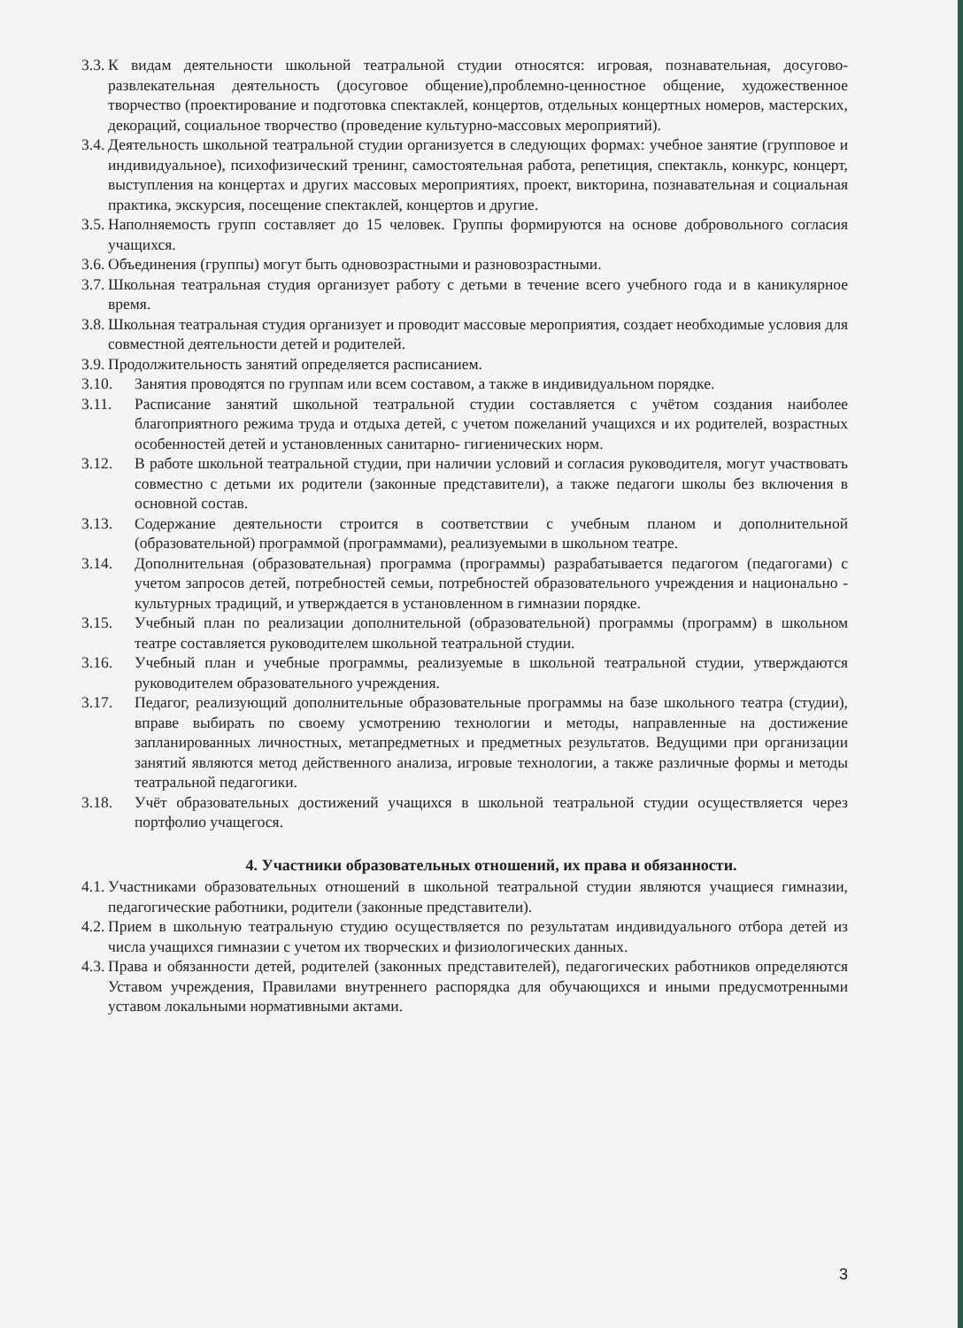3.3. К видам деятельности школьной театральной студии относятся: игровая, познавательная, досугово-развлекательная деятельность (досуговое общение),проблемно-ценностное общение, художественное творчество (проектирование и подготовка спектаклей, концертов, отдельных концертных номеров, мастерских, декораций, социальное творчество (проведение культурно-массовых мероприятий).
3.4. Деятельность школьной театральной студии организуется в следующих формах: учебное занятие (групповое и индивидуальное), психофизический тренинг, самостоятельная работа, репетиция, спектакль, конкурс, концерт, выступления на концертах и других массовых мероприятиях, проект, викторина, познавательная и социальная практика, экскурсия, посещение спектаклей, концертов и другие.
3.5. Наполняемость групп составляет до 15 человек. Группы формируются на основе добровольного согласия учащихся.
3.6. Объединения (группы) могут быть одновозрастными и разновозрастными.
3.7. Школьная театральная студия организует работу с детьми в течение всего учебного года и в каникулярное время.
3.8. Школьная театральная студия организует и проводит массовые мероприятия, создает необходимые условия для совместной деятельности детей и родителей.
3.9. Продолжительность занятий определяется расписанием.
3.10. Занятия проводятся по группам или всем составом, а также в индивидуальном порядке.
3.11. Расписание занятий школьной театральной студии составляется с учётом создания наиболее благоприятного режима труда и отдыха детей, с учетом пожеланий учащихся и их родителей, возрастных особенностей детей и установленных санитарно- гигиенических норм.
3.12. В работе школьной театральной студии, при наличии условий и согласия руководителя, могут участвовать совместно с детьми их родители (законные представители), а также педагоги школы без включения в основной состав.
3.13. Содержание деятельности строится в соответствии с учебным планом и дополнительной (образовательной) программой (программами), реализуемыми в школьном театре.
3.14. Дополнительная (образовательная) программа (программы) разрабатывается педагогом (педагогами) с учетом запросов детей, потребностей семьи, потребностей образовательного учреждения и национально - культурных традиций, и утверждается в установленном в гимназии порядке.
3.15. Учебный план по реализации дополнительной (образовательной) программы (программ) в школьном театре составляется руководителем школьной театральной студии.
3.16. Учебный план и учебные программы, реализуемые в школьной театральной студии, утверждаются руководителем образовательного учреждения.
3.17. Педагог, реализующий дополнительные образовательные программы на базе школьного театра (студии), вправе выбирать по своему усмотрению технологии и методы, направленные на достижение запланированных личностных, метапредметных и предметных результатов. Ведущими при организации занятий являются метод действенного анализа, игровые технологии, а также различные формы и методы театральной педагогики.
3.18. Учёт образовательных достижений учащихся в школьной театральной студии осуществляется через портфолио учащегося.
4. Участники образовательных отношений, их права и обязанности.
4.1. Участниками образовательных отношений в школьной театральной студии являются учащиеся гимназии, педагогические работники, родители (законные представители).
4.2. Прием в школьную театральную студию осуществляется по результатам индивидуального отбора детей из числа учащихся гимназии с учетом их творческих и физиологических данных.
4.3. Права и обязанности детей, родителей (законных представителей), педагогических работников определяются Уставом учреждения, Правилами внутреннего распорядка для обучающихся и иными предусмотренными уставом локальными нормативными актами.
3